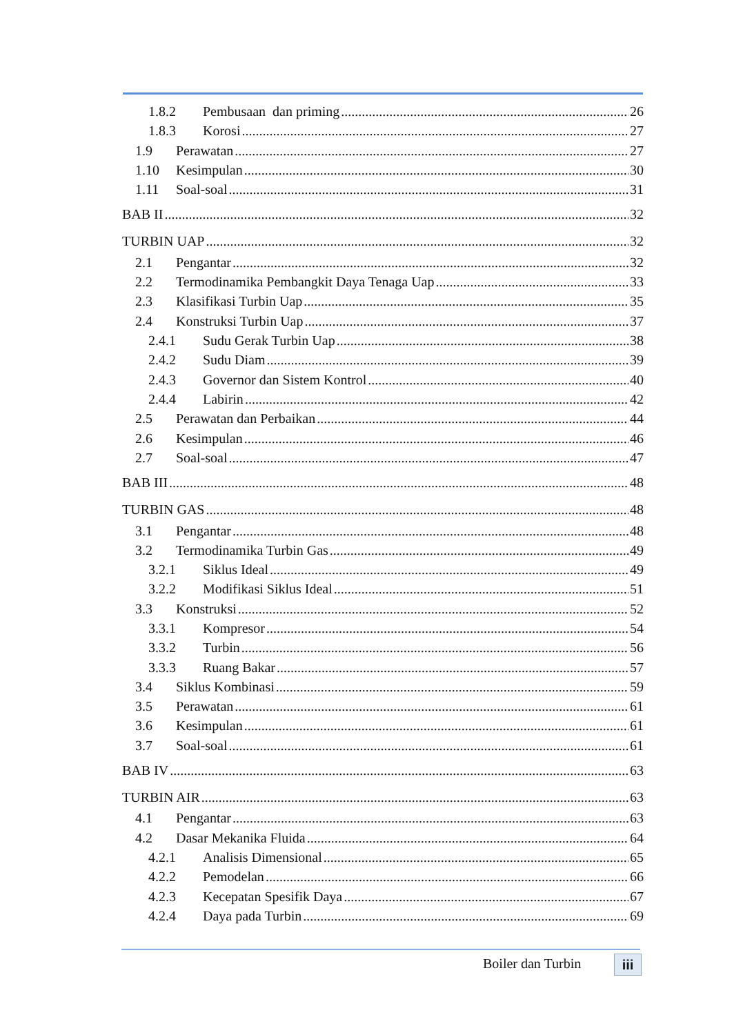1.8.2 Pembusaan dan priming 26
1.8.3 Korosi 27
1.9 Perawatan 27
1.10 Kesimpulan 30
1.11 Soal-soal 31
BAB II 32
TURBIN UAP 32
2.1 Pengantar 32
2.2 Termodinamika Pembangkit Daya Tenaga Uap 33
2.3 Klasifikasi Turbin Uap 35
2.4 Konstruksi Turbin Uap 37
2.4.1 Sudu Gerak Turbin Uap 38
2.4.2 Sudu Diam 39
2.4.3 Governor dan Sistem Kontrol 40
2.4.4 Labirin 42
2.5 Perawatan dan Perbaikan 44
2.6 Kesimpulan 46
2.7 Soal-soal 47
BAB III 48
TURBIN GAS 48
3.1 Pengantar 48
3.2 Termodinamika Turbin Gas 49
3.2.1 Siklus Ideal 49
3.2.2 Modifikasi Siklus Ideal 51
3.3 Konstruksi 52
3.3.1 Kompresor 54
3.3.2 Turbin 56
3.3.3 Ruang Bakar 57
3.4 Siklus Kombinasi 59
3.5 Perawatan 61
3.6 Kesimpulan 61
3.7 Soal-soal 61
BAB IV 63
TURBIN AIR 63
4.1 Pengantar 63
4.2 Dasar Mekanika Fluida 64
4.2.1 Analisis Dimensional 65
4.2.2 Pemodelan 66
4.2.3 Kecepatan Spesifik Daya 67
4.2.4 Daya pada Turbin 69
Boiler dan Turbin iii